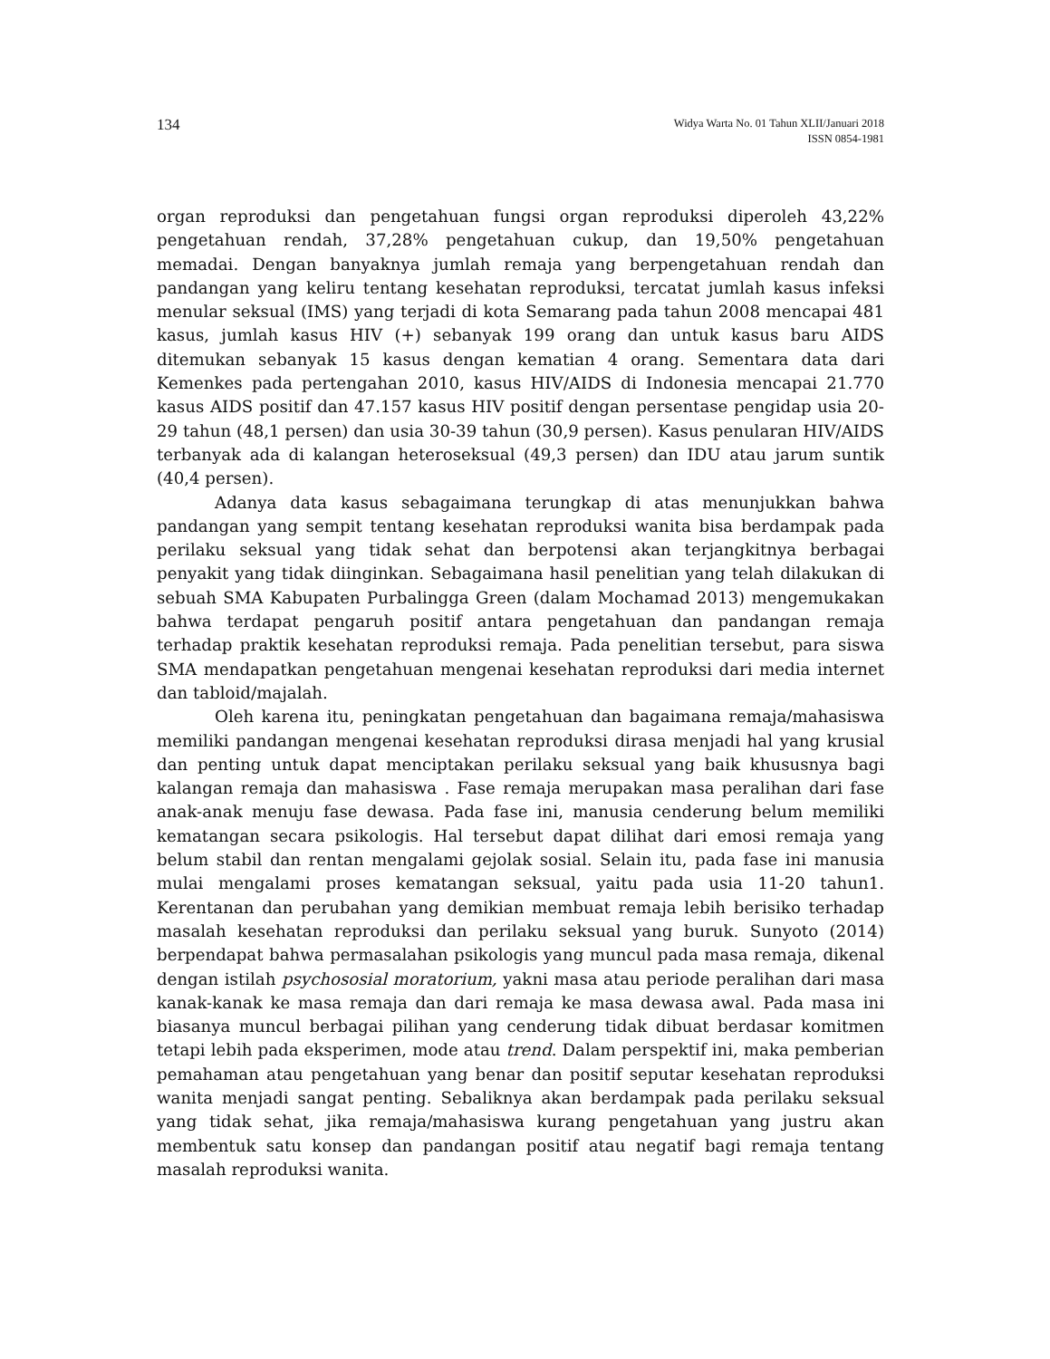134
Widya Warta No. 01 Tahun XLII/Januari 2018
ISSN 0854-1981
organ reproduksi dan pengetahuan fungsi organ reproduksi diperoleh 43,22% pengetahuan rendah, 37,28% pengetahuan cukup, dan 19,50% pengetahuan memadai. Dengan banyaknya jumlah remaja yang berpengetahuan rendah dan pandangan yang keliru tentang kesehatan reproduksi, tercatat jumlah kasus infeksi menular seksual (IMS) yang terjadi di kota Semarang pada tahun 2008 mencapai 481 kasus, jumlah kasus HIV (+) sebanyak 199 orang dan untuk kasus baru AIDS ditemukan sebanyak 15 kasus dengan kematian 4 orang. Sementara data dari Kemenkes pada pertengahan 2010, kasus HIV/AIDS di Indonesia mencapai 21.770 kasus AIDS positif dan 47.157 kasus HIV positif dengan persentase pengidap usia 20-29 tahun (48,1 persen) dan usia 30-39 tahun (30,9 persen). Kasus penularan HIV/AIDS terbanyak ada di kalangan heteroseksual (49,3 persen) dan IDU atau jarum suntik (40,4 persen).
Adanya data kasus sebagaimana terungkap di atas menunjukkan bahwa pandangan yang sempit tentang kesehatan reproduksi wanita bisa berdampak pada perilaku seksual yang tidak sehat dan berpotensi akan terjangkitnya berbagai penyakit yang tidak diinginkan. Sebagaimana hasil penelitian yang telah dilakukan di sebuah SMA Kabupaten Purbalingga Green (dalam Mochamad 2013) mengemukakan bahwa terdapat pengaruh positif antara pengetahuan dan pandangan remaja terhadap praktik kesehatan reproduksi remaja. Pada penelitian tersebut, para siswa SMA mendapatkan pengetahuan mengenai kesehatan reproduksi dari media internet dan tabloid/majalah.
Oleh karena itu, peningkatan pengetahuan dan bagaimana remaja/mahasiswa memiliki pandangan mengenai kesehatan reproduksi dirasa menjadi hal yang krusial dan penting untuk dapat menciptakan perilaku seksual yang baik khususnya bagi kalangan remaja dan mahasiswa . Fase remaja merupakan masa peralihan dari fase anak-anak menuju fase dewasa. Pada fase ini, manusia cenderung belum memiliki kematangan secara psikologis. Hal tersebut dapat dilihat dari emosi remaja yang belum stabil dan rentan mengalami gejolak sosial. Selain itu, pada fase ini manusia mulai mengalami proses kematangan seksual, yaitu pada usia 11-20 tahun1. Kerentanan dan perubahan yang demikian membuat remaja lebih berisiko terhadap masalah kesehatan reproduksi dan perilaku seksual yang buruk. Sunyoto (2014) berpendapat bahwa permasalahan psikologis yang muncul pada masa remaja, dikenal dengan istilah psychososial moratorium, yakni masa atau periode peralihan dari masa kanak-kanak ke masa remaja dan dari remaja ke masa dewasa awal. Pada masa ini biasanya muncul berbagai pilihan yang cenderung tidak dibuat berdasar komitmen tetapi lebih pada eksperimen, mode atau trend. Dalam perspektif ini, maka pemberian pemahaman atau pengetahuan yang benar dan positif seputar kesehatan reproduksi wanita menjadi sangat penting. Sebaliknya akan berdampak pada perilaku seksual yang tidak sehat, jika remaja/mahasiswa kurang pengetahuan yang justru akan membentuk satu konsep dan pandangan positif atau negatif bagi remaja tentang masalah reproduksi wanita.